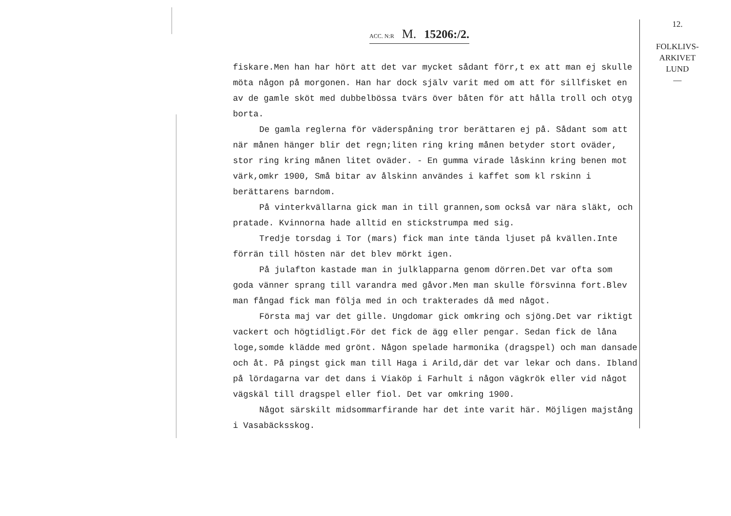12.
FOLKLIVS-
ARKIVET
LUND
—
ACC. N:R M. 15206:/2.
fiskare.Men han har hört att det var mycket sådant förr,t ex att man ej skulle möta någon på morgonen. Han har dock själv varit med om att för sillfisket en av de gamle sköt med dubbelbössa tvärs över båten för att hålla troll och otyg borta.
De gamla reglerna för väderspåning tror berättaren ej på. Sådant som att när månen hänger blir det regn;liten ring kring månen betyder stort oväder, stor ring kring månen litet oväder. - En gumma virade låskinn kring benen mot värk,omkr 1900, Små bitar av ålskinn användes i kaffet som kl rskinn i berättarens barndom.
På vinterkvällarna gick man in till grannen,som också var nära släkt, och pratade. Kvinnorna hade alltid en stickstrumpa med sig.
Tredje torsdag i Tor (mars) fick man inte tända ljuset på kvällen.Inte förrän till hösten när det blev mörkt igen.
På julafton kastade man in julklapparna genom dörren.Det var ofta som goda vänner sprang till varandra med gåvor.Men man skulle försvinna fort.Blev man fångad fick man följa med in och trakterades då med något.
Första maj var det gille. Ungdomar gick omkring och sjöng.Det var riktigt vackert och högtidligt.För det fick de ägg eller pengar. Sedan fick de låna loge,somde klädde med grönt. Någon spelade harmonika (dragspel) och man dansade och åt. På pingst gick man till Haga i Arild,där det var lekar och dans. Ibland på lördagarna var det dans i Viaköp i Farhult i någon vägkrök eller vid något vägskäl till dragspel eller fiol. Det var omkring 1900.
Något särskilt midsommarfirande har det inte varit här. Möjligen majstång i Vasabäcksskog.